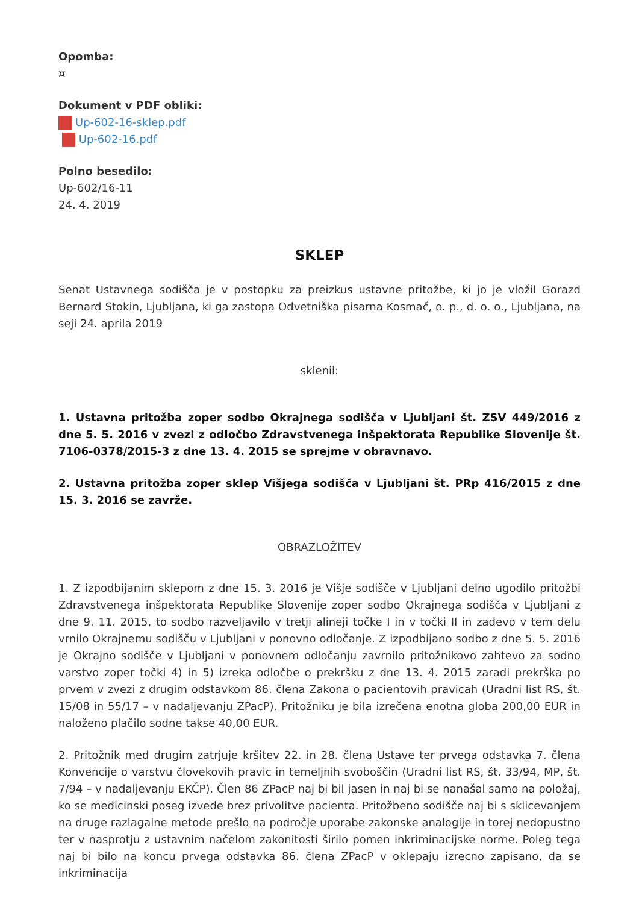Opomba:
¤
Dokument v PDF obliki:
Up-602-16-sklep.pdf
Up-602-16.pdf
Polno besedilo:
Up-602/16-11
24. 4. 2019
SKLEP
Senat Ustavnega sodišča je v postopku za preizkus ustavne pritožbe, ki jo je vložil Gorazd Bernard Stokin, Ljubljana, ki ga zastopa Odvetniška pisarna Kosmač, o. p., d. o. o., Ljubljana, na seji 24. aprila 2019
sklenil:
1. Ustavna pritožba zoper sodbo Okrajnega sodišča v Ljubljani št. ZSV 449/2016 z dne 5. 5. 2016 v zvezi z odločbo Zdravstvenega inšpektorata Republike Slovenije št. 7106-0378/2015-3 z dne 13. 4. 2015 se sprejme v obravnavo.
2. Ustavna pritožba zoper sklep Višjega sodišča v Ljubljani št. PRp 416/2015 z dne 15. 3. 2016 se zavrže.
OBRAZLOŽITEV
1. Z izpodbijanim sklepom z dne 15. 3. 2016 je Višje sodišče v Ljubljani delno ugodilo pritožbi Zdravstvenega inšpektorata Republike Slovenije zoper sodbo Okrajnega sodišča v Ljubljani z dne 9. 11. 2015, to sodbo razveljavilo v tretji alineji točke I in v točki II in zadevo v tem delu vrnilo Okrajnemu sodišču v Ljubljani v ponovno odločanje. Z izpodbijano sodbo z dne 5. 5. 2016 je Okrajno sodišče v Ljubljani v ponovnem odločanju zavrnilo pritožnikovo zahtevo za sodno varstvo zoper točki 4) in 5) izreka odločbe o prekršku z dne 13. 4. 2015 zaradi prekrška po prvem v zvezi z drugim odstavkom 86. člena Zakona o pacientovih pravicah (Uradni list RS, št. 15/08 in 55/17 – v nadaljevanju ZPacP). Pritožniku je bila izrečena enotna globa 200,00 EUR in naloženo plačilo sodne takse 40,00 EUR.
2. Pritožnik med drugim zatrjuje kršitev 22. in 28. člena Ustave ter prvega odstavka 7. člena Konvencije o varstvu človekovih pravic in temeljnih svoboščin (Uradni list RS, št. 33/94, MP, št. 7/94 – v nadaljevanju EKČP). Člen 86 ZPacP naj bi bil jasen in naj bi se nanašal samo na položaj, ko se medicinski poseg izvede brez privolitve pacienta. Pritožbeno sodišče naj bi s sklicevanjem na druge razlagalne metode prešlo na področje uporabe zakonske analogije in torej nedopustno ter v nasprotju z ustavnim načelom zakonitosti širilo pomen inkriminacijske norme. Poleg tega naj bi bilo na koncu prvega odstavka 86. člena ZPacP v oklepaju izrecno zapisano, da se inkriminacija